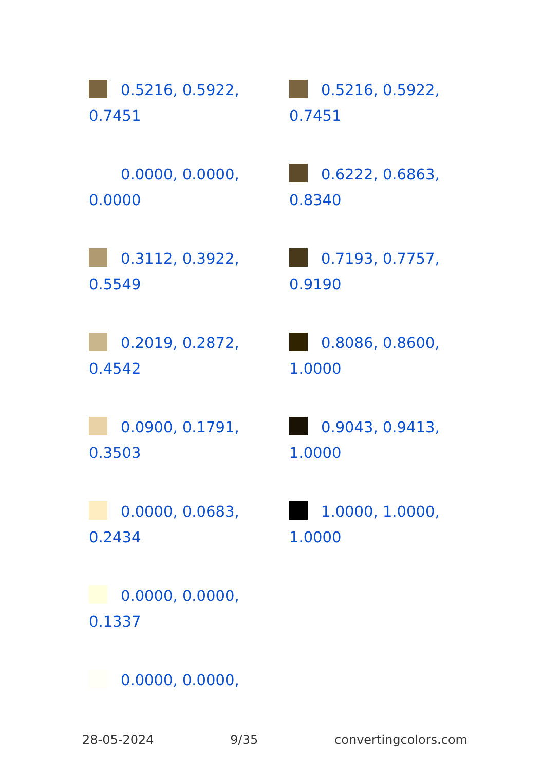0.5216, 0.5922, 0.7451
0.5216, 0.5922, 0.7451
0.0000, 0.0000, 0.0000
0.6222, 0.6863, 0.8340
0.3112, 0.3922, 0.5549
0.7193, 0.7757, 0.9190
0.2019, 0.2872, 0.4542
0.8086, 0.8600, 1.0000
0.0900, 0.1791, 0.3503
0.9043, 0.9413, 1.0000
0.0000, 0.0683, 0.2434
1.0000, 1.0000, 1.0000
0.0000, 0.0000, 0.1337
0.0000, 0.0000,
28-05-2024 9/35 convertingcolors.com